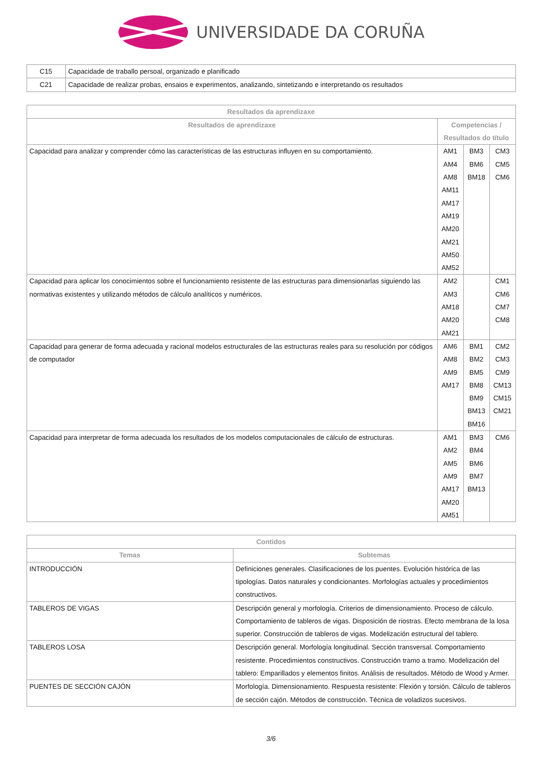UNIVERSIDADE DA CORUÑA
| C15 | Capacidade de traballo persoal, organizado e planificado |
| C21 | Capacidade de realizar probas, ensaios e experimentos, analizando, sintetizando e interpretando os resultados |
| Resultados da aprendizaxe | | | |
| --- | --- | --- | --- |
| Resultados de aprendizaxe | Competencias / Resultados do título | | |
| Capacidad para analizar y comprender cómo las características de las estructuras influyen en su comportamiento. | AM1 AM4 AM8 AM11 AM17 AM19 AM20 AM21 AM50 AM52 | BM3 BM6 BM18 | CM3 CM5 CM6 |
| Capacidad para aplicar los conocimientos sobre el funcionamiento resistente de las estructuras para dimensionarlas siguiendo las normativas existentes y utilizando métodos de cálculo analíticos y numéricos. | AM2 AM3 AM18 AM20 AM21 | | CM1 CM6 CM7 CM8 |
| Capacidad para generar de forma adecuada y racional modelos estructurales de las estructuras reales para su resolución por códigos de computador | AM6 AM8 AM9 AM17 | BM1 BM2 BM5 BM8 BM9 BM13 BM16 | CM2 CM3 CM9 CM13 CM15 CM21 |
| Capacidad para interpretar de forma adecuada los resultados de los modelos computacionales de cálculo de estructuras. | AM1 AM2 AM5 AM9 AM17 AM20 AM51 | BM3 BM4 BM6 BM7 BM13 | CM6 |
| Contidos | |
| --- | --- |
| Temas | Subtemas |
| INTRODUCCIÓN | Definiciones generales. Clasificaciones de los puentes. Evolución histórica de las tipologías. Datos naturales y condicionantes. Morfologías actuales y procedimientos constructivos. |
| TABLEROS DE VIGAS | Descripción general y morfología. Criterios de dimensionamiento. Proceso de cálculo. Comportamiento de tableros de vigas. Disposición de riostras. Efecto membrana de la losa superior. Construcción de tableros de vigas. Modelización estructural del tablero. |
| TABLEROS LOSA | Descripción general. Morfología longitudinal. Sección transversal. Comportamiento resistente. Procedimientos constructivos. Construcción tramo a tramo. Modelización del tablero: Emparillados y elementos finitos. Análisis de resultados. Método de Wood y Armer. |
| PUENTES DE SECCIÓN CAJÓN | Morfología. Dimensionamiento. Respuesta resistente: Flexión y torsión. Cálculo de tableros de sección cajón. Métodos de construcción. Técnica de voladizos sucesivos. |
3/6